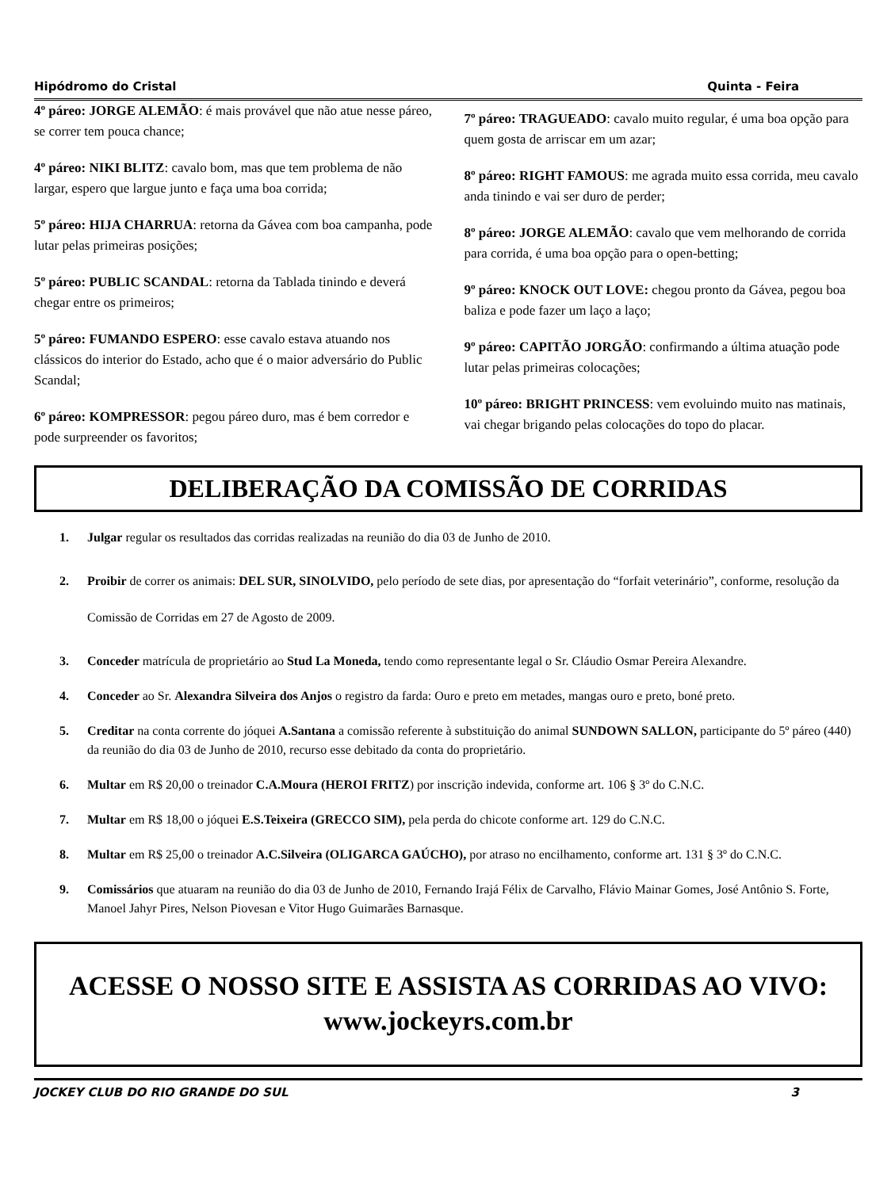Hipódromo do Cristal Quinta - Feira
4º páreo: JORGE ALEMÃO: é mais provável que não atue nesse páreo, se correr tem pouca chance;
4º páreo: NIKI BLITZ: cavalo bom, mas que tem problema de não largar, espero que largue junto e faça uma boa corrida;
5º páreo: HIJA CHARRUA: retorna da Gávea com boa campanha, pode lutar pelas primeiras posições;
5º páreo: PUBLIC SCANDAL: retorna da Tablada tinindo e deverá chegar entre os primeiros;
5º páreo: FUMANDO ESPERO: esse cavalo estava atuando nos clássicos do interior do Estado, acho que é o maior adversário do Public Scandal;
6º páreo: KOMPRESSOR: pegou páreo duro, mas é bem corredor e pode surpreender os favoritos;
7º páreo: TRAGUEADO: cavalo muito regular, é uma boa opção para quem gosta de arriscar em um azar;
8º páreo: RIGHT FAMOUS: me agrada muito essa corrida, meu cavalo anda tinindo e vai ser duro de perder;
8º páreo: JORGE ALEMÃO: cavalo que vem melhorando de corrida para corrida, é uma boa opção para o open-betting;
9º páreo: KNOCK OUT LOVE: chegou pronto da Gávea, pegou boa baliza e pode fazer um laço a laço;
9º páreo: CAPITÃO JORGÃO: confirmando a última atuação pode lutar pelas primeiras colocações;
10º páreo: BRIGHT PRINCESS: vem evoluindo muito nas matinais, vai chegar brigando pelas colocações do topo do placar.
DELIBERAÇÃO DA COMISSÃO DE CORRIDAS
1. Julgar regular os resultados das corridas realizadas na reunião do dia 03 de Junho de 2010.
2. Proibir de correr os animais: DEL SUR, SINOLVIDO, pelo período de sete dias, por apresentação do “forfait veterinário”, conforme, resolução da Comissão de Corridas em 27 de Agosto de 2009.
3. Conceder matrícula de proprietário ao Stud La Moneda, tendo como representante legal o Sr. Cláudio Osmar Pereira Alexandre.
4. Conceder ao Sr. Alexandra Silveira dos Anjos o registro da farda: Ouro e preto em metades, mangas ouro e preto, boné preto.
5. Creditar na conta corrente do jóquei A.Santana a comissão referente à substituição do animal SUNDOWN SALLON, participante do 5º páreo (440) da reunião do dia 03 de Junho de 2010, recurso esse debitado da conta do proprietário.
6. Multar em R$ 20,00 o treinador C.A.Moura (HEROI FRITZ) por inscrição indevida, conforme art. 106 § 3º do C.N.C.
7. Multar em R$ 18,00 o jóquei E.S.Teixeira (GRECCO SIM), pela perda do chicote conforme art. 129 do C.N.C.
8. Multar em R$ 25,00 o treinador A.C.Silveira (OLIGARCA GAÚCHO), por atraso no encilhamento, conforme art. 131 § 3º do C.N.C.
9. Comissários que atuaram na reunião do dia 03 de Junho de 2010, Fernando Irajá Félix de Carvalho, Flávio Mainar Gomes, José Antônio S. Forte, Manoel Jahyr Pires, Nelson Piovesan e Vitor Hugo Guimarães Barnasque.
ACESSE O NOSSO SITE E ASSISTA AS CORRIDAS AO VIVO:
www.jockeyrs.com.br
JOCKEY CLUB DO RIO GRANDE DO SUL 3